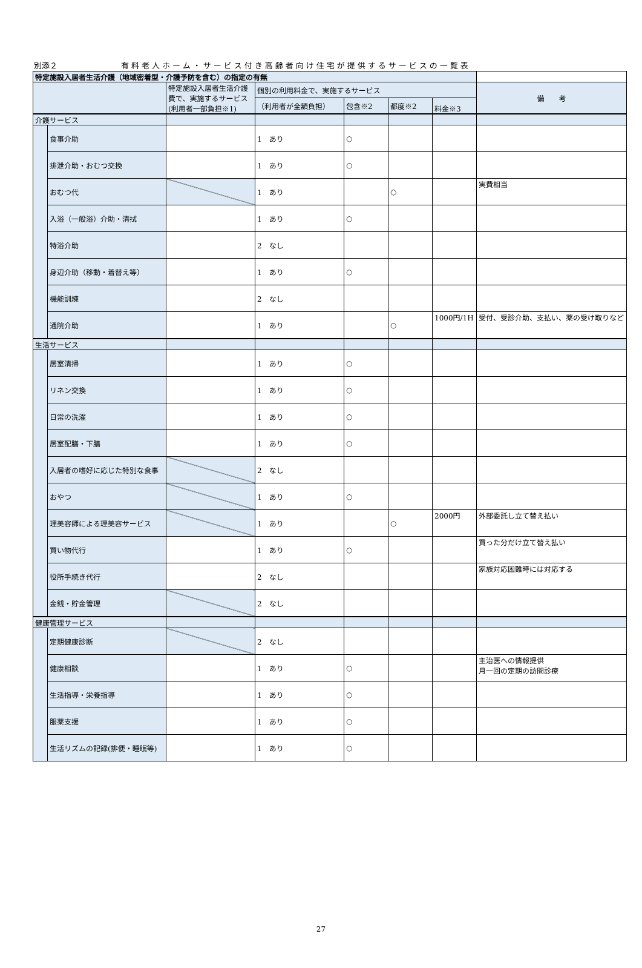別添２ 有料老人ホーム・サービス付き高齢者向け住宅が提供するサービスの一覧表
| 特定施設入居者生活介護（地域密着型・介護予防を含む）の指定の有無 | | | | | | | |
| | | 特定施設入居者生活介護費で、実施するサービス(利用者一部負担※1) | 個別の利用料金で、実施するサービス | | | | 備 考 |
| | | | （利用者が全額負担） | 包含※2 | 都度※2 | 料金※3 | |
| 介護サービス | | | | | | | |
| | 食事介助 | | 1 あり | ○ | | | |
| | 排泄介助・おむつ交換 | | 1 あり | ○ | | | |
| | おむつ代 | | 1 あり | | ○ | | 実費相当 |
| | 入浴（一般浴）介助・清拭 | | 1 あり | ○ | | | |
| | 特浴介助 | | 2 なし | | | | |
| | 身辺介助（移動・着替え等） | | 1 あり | ○ | | | |
| | 機能訓練 | | 2 なし | | | | |
| | 通院介助 | | 1 あり | | ○ | 1000円/1H | 受付、受診介助、支払い、薬の受け取りなど |
| 生活サービス | | | | | | | |
| | 居室清掃 | | 1 あり | ○ | | | |
| | リネン交換 | | 1 あり | ○ | | | |
| | 日常の洗濯 | | 1 あり | ○ | | | |
| | 居室配膳・下膳 | | 1 あり | ○ | | | |
| | 入居者の嗜好に応じた特別な食事 | | 2 なし | | | | |
| | おやつ | | 1 あり | ○ | | | |
| | 理美容師による理美容サービス | | 1 あり | | ○ | 2000円 | 外部委託し立て替え払い |
| | 買い物代行 | | 1 あり | ○ | | | 買った分だけ立て替え払い |
| | 役所手続き代行 | | 2 なし | | | | 家族対応困難時には対応する |
| | 金銭・貯金管理 | | 2 なし | | | | |
| 健康管理サービス | | | | | | | |
| | 定期健康診断 | | 2 なし | | | | |
| | 健康相談 | | 1 あり | ○ | | | 主治医への情報提供 月一回の定期の訪問診療 |
| | 生活指導・栄養指導 | | 1 あり | ○ | | | |
| | 服薬支援 | | 1 あり | ○ | | | |
| | 生活リズムの記録(排便・睡眠等) | | 1 あり | ○ | | | |
27